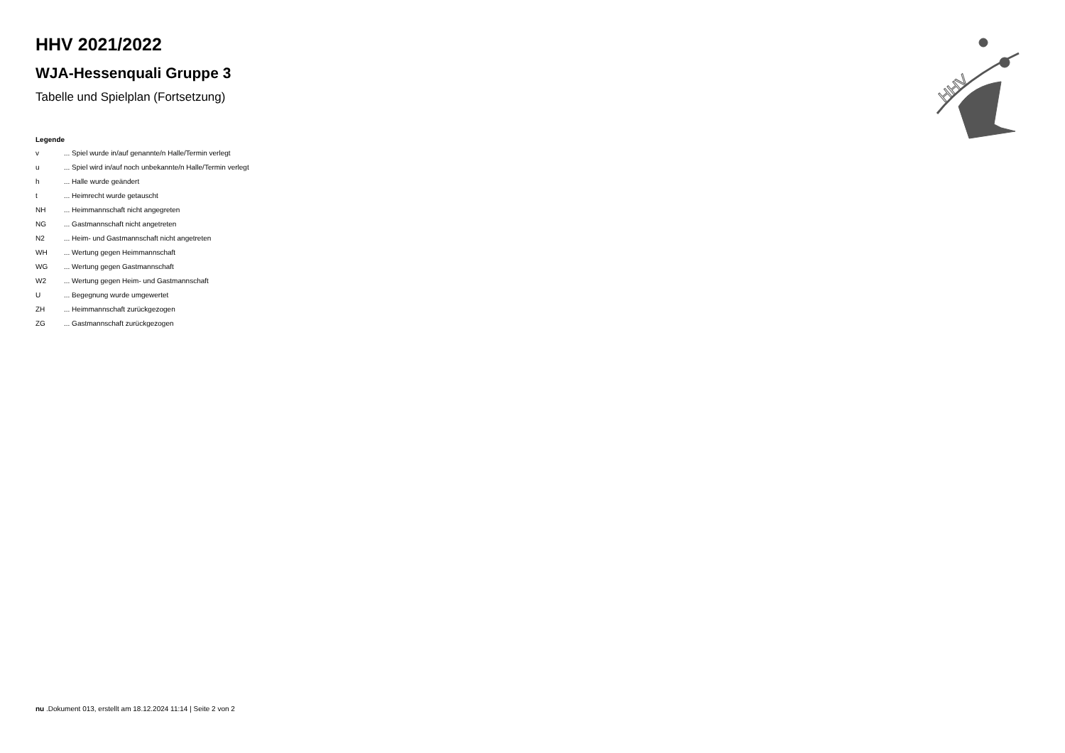HHV
HHV 2021/2022
WJA-Hessenquali Gruppe 3
Tabelle und Spielplan (Fortsetzung)
Legende
| v | ... Spiel wurde in/auf genannte/n Halle/Termin verlegt |
| u | ... Spiel wird in/auf noch unbekannte/n Halle/Termin verlegt |
| h | ... Halle wurde geändert |
| t | ... Heimrecht wurde getauscht |
| NH | ... Heimmannschaft nicht angegreten |
| NG | ... Gastmannschaft nicht angetreten |
| N2 | ... Heim- und Gastmannschaft nicht angetreten |
| WH | ... Wertung gegen Heimmannschaft |
| WG | ... Wertung gegen Gastmannschaft |
| W2 | ... Wertung gegen Heim- und Gastmannschaft |
| U | ... Begegnung wurde umgewertet |
| ZH | ... Heimmannschaft zurückgezogen |
| ZG | ... Gastmannschaft zurückgezogen |
nu .Dokument 013, erstellt am 18.12.2024 11:14 | Seite 2 von 2